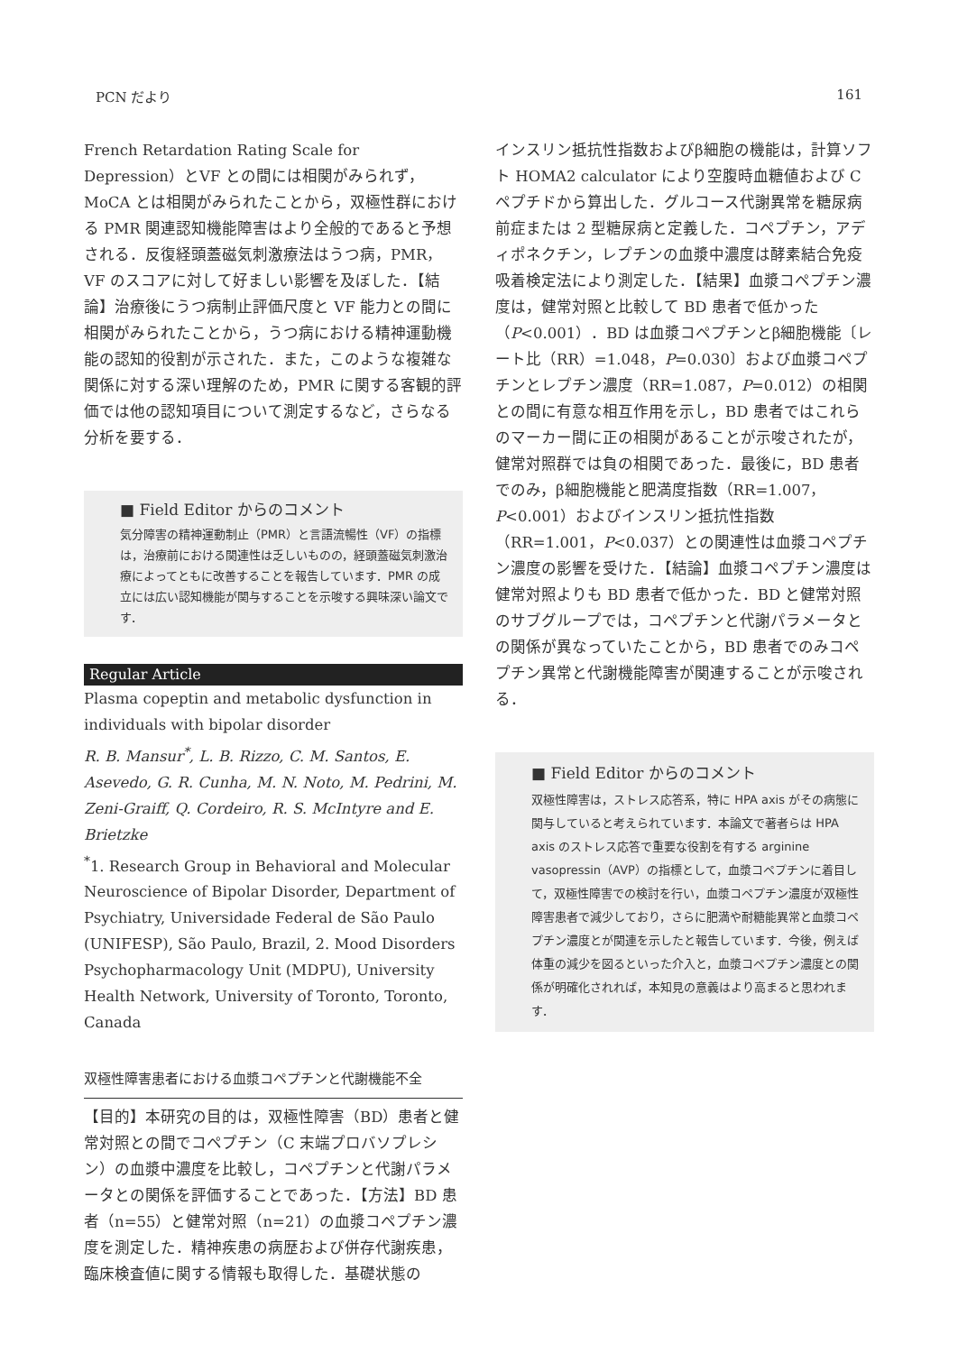PCN だより 161
French Retardation Rating Scale for Depression）とVF との間には相関がみられず，MoCA とは相関がみられたことから，双極性群における PMR 関連認知機能障害はより全般的であると予想される．反復経頭蓋磁気刺激療法はうつ病，PMR，VF のスコアに対して好ましい影響を及ぼした．【結論】治療後にうつ病制止評価尺度と VF 能力との間に相関がみられたことから，うつ病における精神運動機能の認知的役割が示された．また，このような複雑な関係に対する深い理解のため，PMR に関する客観的評価では他の認知項目について測定するなど，さらなる分析を要する．
■ Field Editor からのコメント
気分障害の精神運動制止（PMR）と言語流暢性（VF）の指標は，治療前における関連性は乏しいものの，経頭蓋磁気刺激治療によってともに改善することを報告しています．PMR の成立には広い認知機能が関与することを示唆する興味深い論文です．
Regular Article
Plasma copeptin and metabolic dysfunction in individuals with bipolar disorder
R. B. Mansur<sup>*</sup>, L. B. Rizzo, C. M. Santos, E. Asevedo, G. R. Cunha, M. N. Noto, M. Pedrini, M. Zeni-Graiff, Q. Cordeiro, R. S. McIntyre and E. Brietzke
<sup>*</sup> 1. Research Group in Behavioral and Molecular Neuroscience of Bipolar Disorder, Department of Psychiatry, Universidade Federal de São Paulo (UNIFESP), São Paulo, Brazil, 2. Mood Disorders Psychopharmacology Unit (MDPU), University Health Network, University of Toronto, Toronto, Canada
双極性障害患者における血漿コペプチンと代謝機能不全
【目的】本研究の目的は，双極性障害（BD）患者と健常対照との間でコペプチン（C 末端プロバソプレシン）の血漿中濃度を比較し，コペプチンと代謝パラメータとの関係を評価することであった．【方法】BD 患者（n=55）と健常対照（n=21）の血漿コペプチン濃度を測定した．精神疾患の病歴および併存代謝疾患，臨床検査値に関する情報も取得した．基礎状態の
インスリン抵抗性指数およびβ細胞の機能は，計算ソフト HOMA2 calculator により空腹時血糖値および C ペプチドから算出した．グルコース代謝異常を糖尿病前症または 2 型糖尿病と定義した．コペプチン，アディポネクチン，レプチンの血漿中濃度は酵素結合免疫吸着検定法により測定した．【結果】血漿コペプチン濃度は，健常対照と比較して BD 患者で低かった（P<0.001）．BD は血漿コペプチンとβ細胞機能〔レート比（RR）=1.048，P=0.030〕および血漿コペプチンとレプチン濃度（RR=1.087，P=0.012）の相関との間に有意な相互作用を示し，BD 患者ではこれらのマーカー間に正の相関があることが示唆されたが，健常対照群では負の相関であった．最後に，BD 患者でのみ，β細胞機能と肥満度指数（RR=1.007，P<0.001）およびインスリン抵抗性指数（RR=1.001，P<0.037）との関連性は血漿コペプチン濃度の影響を受けた．【結論】血漿コペプチン濃度は健常対照よりも BD 患者で低かった．BD と健常対照のサブグループでは，コペプチンと代謝パラメータとの関係が異なっていたことから，BD 患者でのみコペプチン異常と代謝機能障害が関連することが示唆される．
■ Field Editor からのコメント
双極性障害は，ストレス応答系，特に HPA axis がその病態に関与していると考えられています．本論文で著者らは HPA axis のストレス応答で重要な役割を有する arginine vasopressin（AVP）の指標として，血漿コペプチンに着目して，双極性障害での検討を行い，血漿コペプチン濃度が双極性障害患者で減少しており，さらに肥満や耐糖能異常と血漿コペプチン濃度とが関連を示したと報告しています．今後，例えば体重の減少を図るといった介入と，血漿コペプチン濃度との関係が明確化されれば，本知見の意義はより高まると思われます．